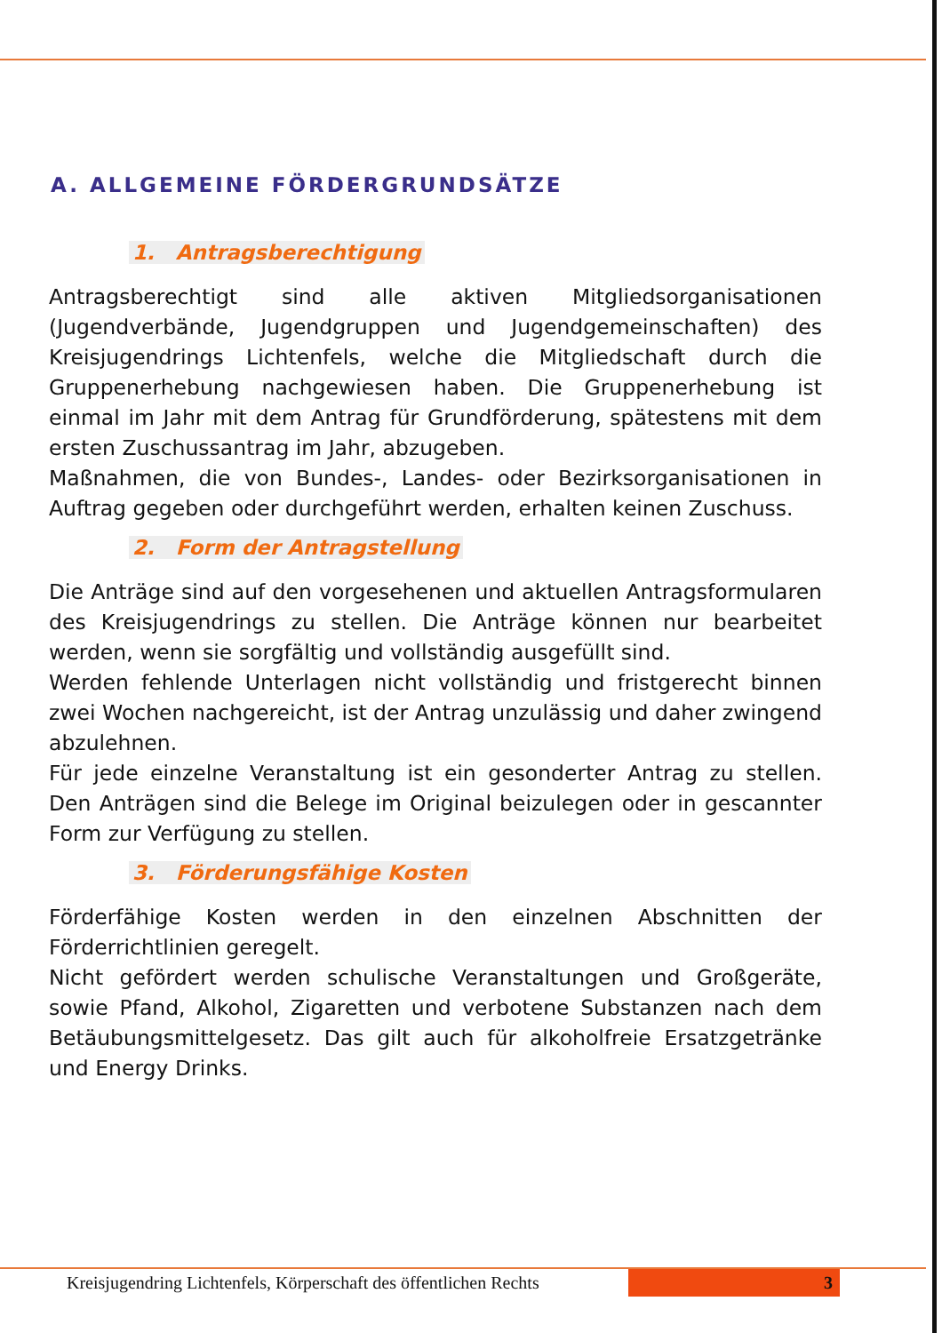A. ALLGEMEINE FÖRDERGRUNDSÄTZE
1. Antragsberechtigung
Antragsberechtigt sind alle aktiven Mitgliedsorganisationen (Jugendverbände, Jugendgruppen und Jugendgemeinschaften) des Kreisjugendrings Lichtenfels, welche die Mitgliedschaft durch die Gruppenerhebung nachgewiesen haben. Die Gruppenerhebung ist einmal im Jahr mit dem Antrag für Grundförderung, spätestens mit dem ersten Zuschussantrag im Jahr, abzugeben.
Maßnahmen, die von Bundes-, Landes- oder Bezirksorganisationen in Auftrag gegeben oder durchgeführt werden, erhalten keinen Zuschuss.
2. Form der Antragstellung
Die Anträge sind auf den vorgesehenen und aktuellen Antragsformularen des Kreisjugendrings zu stellen. Die Anträge können nur bearbeitet werden, wenn sie sorgfältig und vollständig ausgefüllt sind.
Werden fehlende Unterlagen nicht vollständig und fristgerecht binnen zwei Wochen nachgereicht, ist der Antrag unzulässig und daher zwingend abzulehnen.
Für jede einzelne Veranstaltung ist ein gesonderter Antrag zu stellen. Den Anträgen sind die Belege im Original beizulegen oder in gescannter Form zur Verfügung zu stellen.
3. Förderungsfähige Kosten
Förderfähige Kosten werden in den einzelnen Abschnitten der Förderrichtlinien geregelt.
Nicht gefördert werden schulische Veranstaltungen und Großgeräte, sowie Pfand, Alkohol, Zigaretten und verbotene Substanzen nach dem Betäubungsmittelgesetz. Das gilt auch für alkoholfreie Ersatzgetränke und Energy Drinks.
Kreisjugendring Lichtenfels, Körperschaft des öffentlichen Rechts 3